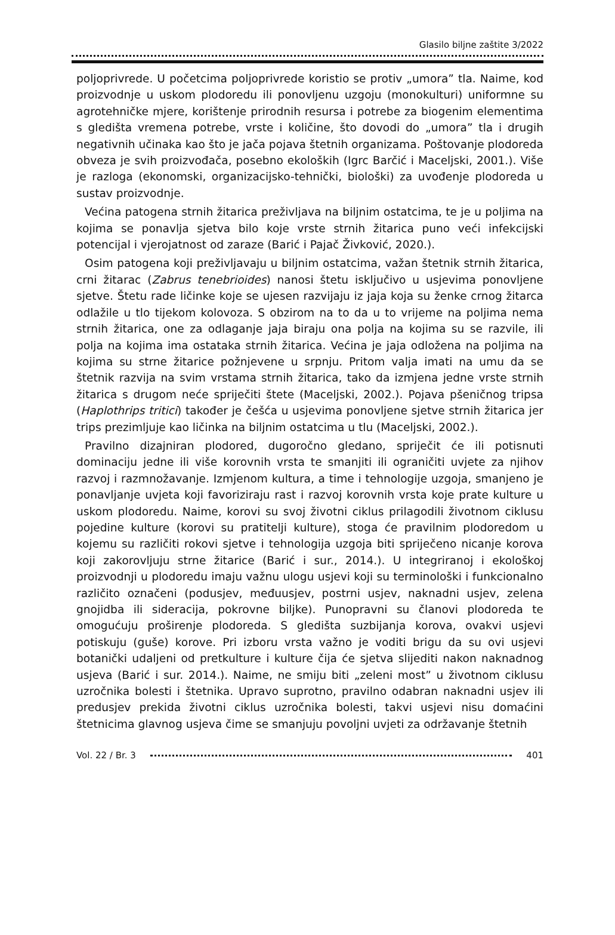Glasilo biljne zaštite 3/2022
poljoprivrede. U početcima poljoprivrede koristio se protiv „umora” tla. Naime, kod proizvodnje u uskom plodoredu ili ponovljenu uzgoju (monokulturi) uniformne su agrotehničke mjere, korištenje prirodnih resursa i potrebe za biogenim elementima s gledišta vremena potrebe, vrste i količine, što dovodi do „umora” tla i drugih negativnih učinaka kao što je jača pojava štetnih organizama. Poštovanje plodoreda obveza je svih proizvođača, posebno ekoloških (Igrc Barčić i Maceljski, 2001.). Više je razloga (ekonomski, organizacijsko-tehnički, biološki) za uvođenje plodoreda u sustav proizvodnje.
Većina patogena strnih žitarica preživljava na biljnim ostatcima, te je u poljima na kojima se ponavlja sjetva bilo koje vrste strnih žitarica puno veći infekcijski potencijal i vjerojatnost od zaraze (Barić i Pajač Živković, 2020.).
Osim patogena koji preživljavaju u biljnim ostatcima, važan štetnik strnih žitarica, crni žitarac (Zabrus tenebrioides) nanosi štetu isključivo u usjevima ponovljene sjetve. Štetu rade ličinke koje se ujesen razvijaju iz jaja koja su ženke crnog žitarca odlažile u tlo tijekom kolovoza. S obzirom na to da u to vrijeme na poljima nema strnih žitarica, one za odlaganje jaja biraju ona polja na kojima su se razvile, ili polja na kojima ima ostataka strnih žitarica. Većina je jaja odložena na poljima na kojima su strne žitarice požnjevene u srpnju. Pritom valja imati na umu da se štetnik razvija na svim vrstama strnih žitarica, tako da izmjena jedne vrste strnih žitarica s drugom neće spriječiti štete (Maceljski, 2002.). Pojava pšeničnog tripsa (Haplothrips tritici) također je češća u usjevima ponovljene sjetve strnih žitarica jer trips prezimljuje kao ličinka na biljnim ostatcima u tlu (Maceljski, 2002.).
Pravilno dizajniran plodored, dugoročno gledano, spriječit će ili potisnuti dominaciju jedne ili više korovnih vrsta te smanjiti ili ograničiti uvjete za njihov razvoj i razmnožavanje. Izmjenom kultura, a time i tehnologije uzgoja, smanjeno je ponavljanje uvjeta koji favoriziraju rast i razvoj korovnih vrsta koje prate kulture u uskom plodoredu. Naime, korovi su svoj životni ciklus prilagodili životnom ciklusu pojedine kulture (korovi su pratitelji kulture), stoga će pravilnim plodoredom u kojemu su različiti rokovi sjetve i tehnologija uzgoja biti spriječeno nicanje korova koji zakorovljuju strne žitarice (Barić i sur., 2014.). U integriranoj i ekološkoj proizvodnji u plodoredu imaju važnu ulogu usjevi koji su terminološki i funkcionalno različito označeni (podusjev, međuusjev, postrni usjev, naknadni usjev, zelena gnojidba ili sideracija, pokrovne biljke). Punopravni su članovi plodoreda te omogućuju proširenje plodoreda. S gledišta suzbijanja korova, ovakvi usjevi potiskuju (guše) korove. Pri izboru vrsta važno je voditi brigu da su ovi usjevi botanički udaljeni od pretkulture i kulture čija će sjetva slijediti nakon naknadnog usjeva (Barić i sur. 2014.). Naime, ne smiju biti „zeleni most” u životnom ciklusu uzročnika bolesti i štetnika. Upravo suprotno, pravilno odabran naknadni usjev ili predusjev prekida životni ciklus uzročnika bolesti, takvi usjevi nisu domaćini štetnicima glavnog usjeva čime se smanjuju povoljni uvjeti za održavanje štetnih
Vol. 22 / Br. 3 401